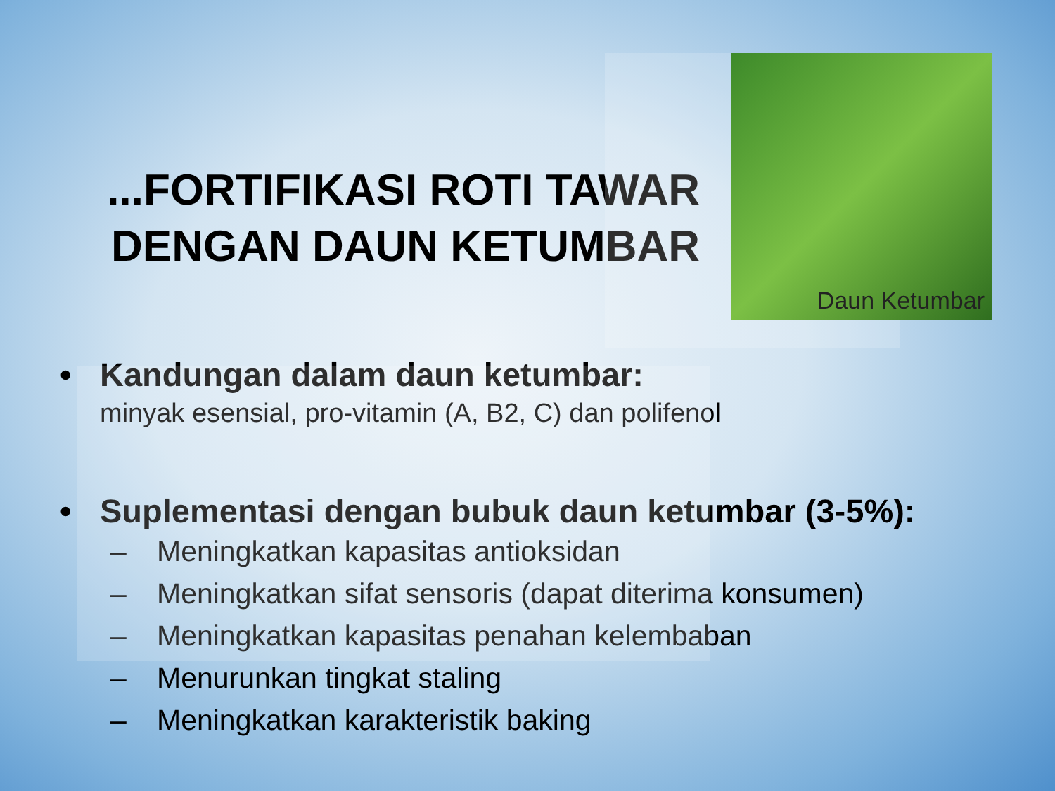...FORTIFIKASI ROTI TAWAR DENGAN DAUN KETUMBAR
Daun Ketumbar
• Kandungan dalam daun ketumbar:
minyak esensial, pro-vitamin (A, B2, C) dan polifenol
• Suplementasi dengan bubuk daun ketumbar (3-5%):
– Meningkatkan kapasitas antioksidan
– Meningkatkan sifat sensoris (dapat diterima konsumen)
– Meningkatkan kapasitas penahan kelembaban
– Menurunkan tingkat staling
– Meningkatkan karakteristik baking